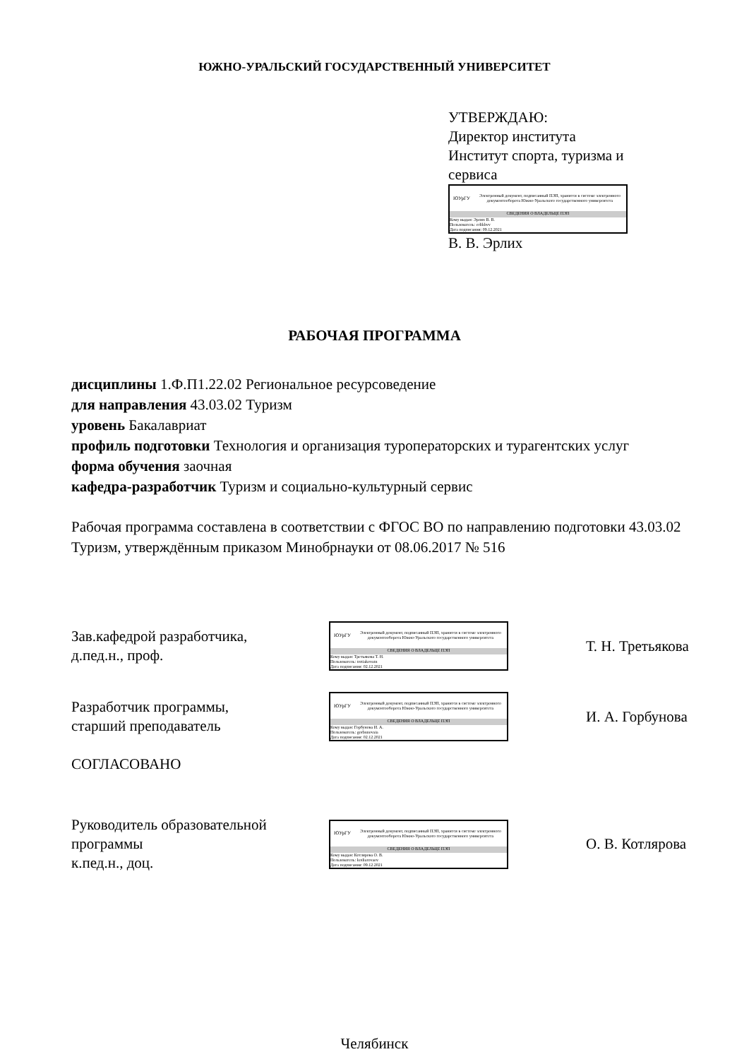ЮЖНО-УРАЛЬСКИЙ ГОСУДАРСТВЕННЫЙ УНИВЕРСИТЕТ
УТВЕРЖДАЮ:
Директор института
Институт спорта, туризма и
сервиса
ЮУрГУ
Электронный документ, подписанный ПЭП, хранится в системе электронного документооборота Южно-Уральского государственного университета
СВЕДЕНИЯ О ВЛАДЕЛЬЦЕ ПЭП
Кому выдан: Эрлих В. В.
Пользователь: erlikhvv
Дата подписания: 09.12.2021
В. В. Эрлих
РАБОЧАЯ ПРОГРАММА
дисциплины 1.Ф.П1.22.02 Региональное ресурсоведение
для направления 43.03.02 Туризм
уровень Бакалавриат
профиль подготовки Технология и организация туроператорских и турагентских услуг
форма обучения заочная
кафедра-разработчик Туризм и социально-культурный сервис
Рабочая программа составлена в соответствии с ФГОС ВО по направлению подготовки 43.03.02 Туризм, утверждённым приказом Минобрнауки от 08.06.2017 № 516
Зав.кафедрой разработчика,
д.пед.н., проф.
ЮУрГУ
Электронный документ, подписанный ПЭП, хранится в системе электронного документооборота Южно-Уральского государственного университета
СВЕДЕНИЯ О ВЛАДЕЛЬЦЕ ПЭП
Кому выдан: Третьякова Т. Н.
Пользователь: tretiakovatn
Дата подписания: 02.12.2021
Т. Н. Третьякова
Разработчик программы,
старший преподаватель
ЮУрГУ
Электронный документ, подписанный ПЭП, хранится в системе электронного документооборота Южно-Уральского государственного университета
СВЕДЕНИЯ О ВЛАДЕЛЬЦЕ ПЭП
Кому выдан: Горбунова И. А.
Пользователь: gorbunovaia
Дата подписания: 02.12.2021
И. А. Горбунова
СОГЛАСОВАНО
Руководитель образовательной
программы
к.пед.н., доц.
ЮУрГУ
Электронный документ, подписанный ПЭП, хранится в системе электронного документооборота Южно-Уральского государственного университета
СВЕДЕНИЯ О ВЛАДЕЛЬЦЕ ПЭП
Кому выдан: Котлярова О. В.
Пользователь: kotliarovaov
Дата подписания: 09.12.2021
О. В. Котлярова
Челябинск